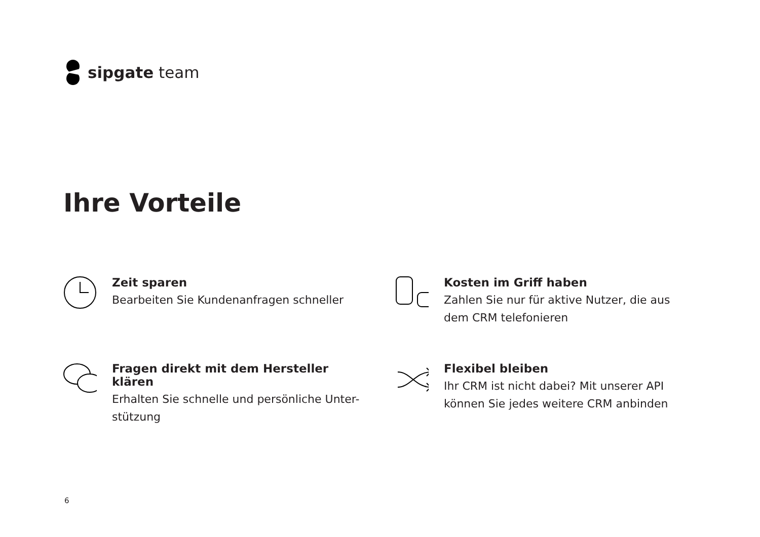sipgate team
Ihre Vorteile
Zeit sparen
Bearbeiten Sie Kundenanfragen schneller
Kosten im Griff haben
Zahlen Sie nur für aktive Nutzer, die aus dem CRM telefonieren
Fragen direkt mit dem Hersteller klären
Erhalten Sie schnelle und persönliche Unter-
stützung
Flexibel bleiben
Ihr CRM ist nicht dabei? Mit unserer API können Sie jedes weitere CRM anbinden
6